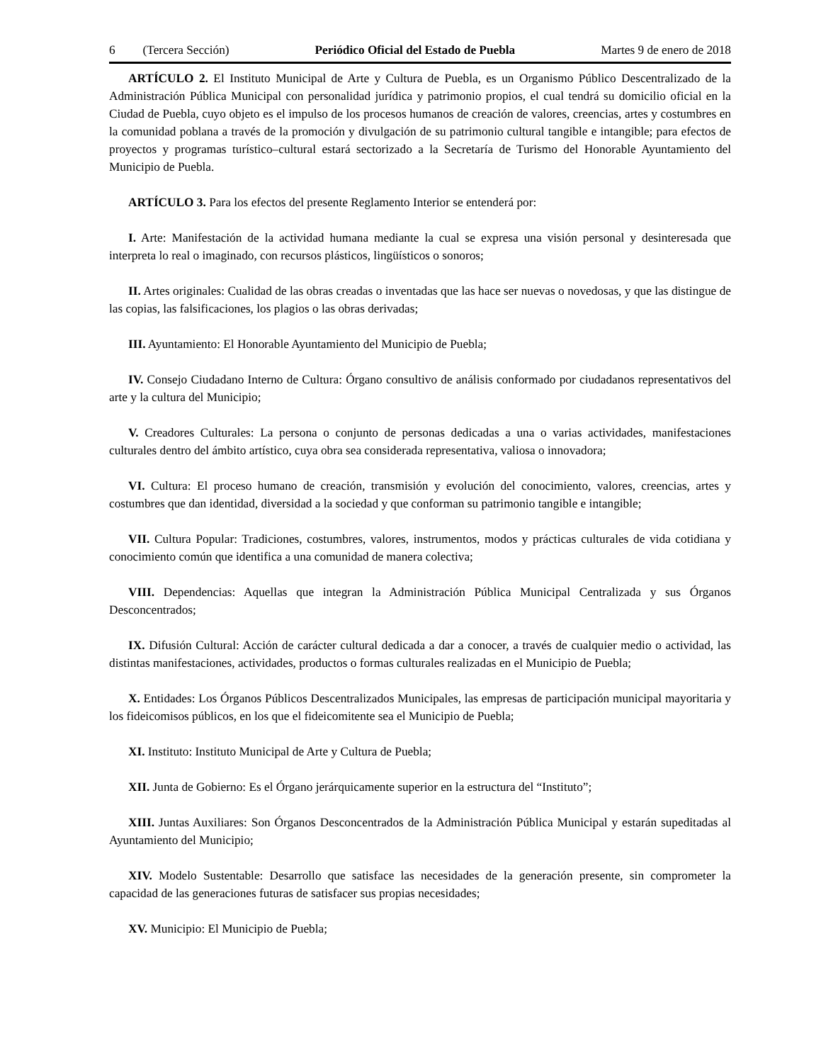6 (Tercera Sección) Periódico Oficial del Estado de Puebla Martes 9 de enero de 2018
ARTÍCULO 2. El Instituto Municipal de Arte y Cultura de Puebla, es un Organismo Público Descentralizado de la Administración Pública Municipal con personalidad jurídica y patrimonio propios, el cual tendrá su domicilio oficial en la Ciudad de Puebla, cuyo objeto es el impulso de los procesos humanos de creación de valores, creencias, artes y costumbres en la comunidad poblana a través de la promoción y divulgación de su patrimonio cultural tangible e intangible; para efectos de proyectos y programas turístico–cultural estará sectorizado a la Secretaría de Turismo del Honorable Ayuntamiento del Municipio de Puebla.
ARTÍCULO 3. Para los efectos del presente Reglamento Interior se entenderá por:
I. Arte: Manifestación de la actividad humana mediante la cual se expresa una visión personal y desinteresada que interpreta lo real o imaginado, con recursos plásticos, lingüísticos o sonoros;
II. Artes originales: Cualidad de las obras creadas o inventadas que las hace ser nuevas o novedosas, y que las distingue de las copias, las falsificaciones, los plagios o las obras derivadas;
III. Ayuntamiento: El Honorable Ayuntamiento del Municipio de Puebla;
IV. Consejo Ciudadano Interno de Cultura: Órgano consultivo de análisis conformado por ciudadanos representativos del arte y la cultura del Municipio;
V. Creadores Culturales: La persona o conjunto de personas dedicadas a una o varias actividades, manifestaciones culturales dentro del ámbito artístico, cuya obra sea considerada representativa, valiosa o innovadora;
VI. Cultura: El proceso humano de creación, transmisión y evolución del conocimiento, valores, creencias, artes y costumbres que dan identidad, diversidad a la sociedad y que conforman su patrimonio tangible e intangible;
VII. Cultura Popular: Tradiciones, costumbres, valores, instrumentos, modos y prácticas culturales de vida cotidiana y conocimiento común que identifica a una comunidad de manera colectiva;
VIII. Dependencias: Aquellas que integran la Administración Pública Municipal Centralizada y sus Órganos Desconcentrados;
IX. Difusión Cultural: Acción de carácter cultural dedicada a dar a conocer, a través de cualquier medio o actividad, las distintas manifestaciones, actividades, productos o formas culturales realizadas en el Municipio de Puebla;
X. Entidades: Los Órganos Públicos Descentralizados Municipales, las empresas de participación municipal mayoritaria y los fideicomisos públicos, en los que el fideicomitente sea el Municipio de Puebla;
XI. Instituto: Instituto Municipal de Arte y Cultura de Puebla;
XII. Junta de Gobierno: Es el Órgano jerárquicamente superior en la estructura del “Instituto”;
XIII. Juntas Auxiliares: Son Órganos Desconcentrados de la Administración Pública Municipal y estarán supeditadas al Ayuntamiento del Municipio;
XIV. Modelo Sustentable: Desarrollo que satisface las necesidades de la generación presente, sin comprometer la capacidad de las generaciones futuras de satisfacer sus propias necesidades;
XV. Municipio: El Municipio de Puebla;